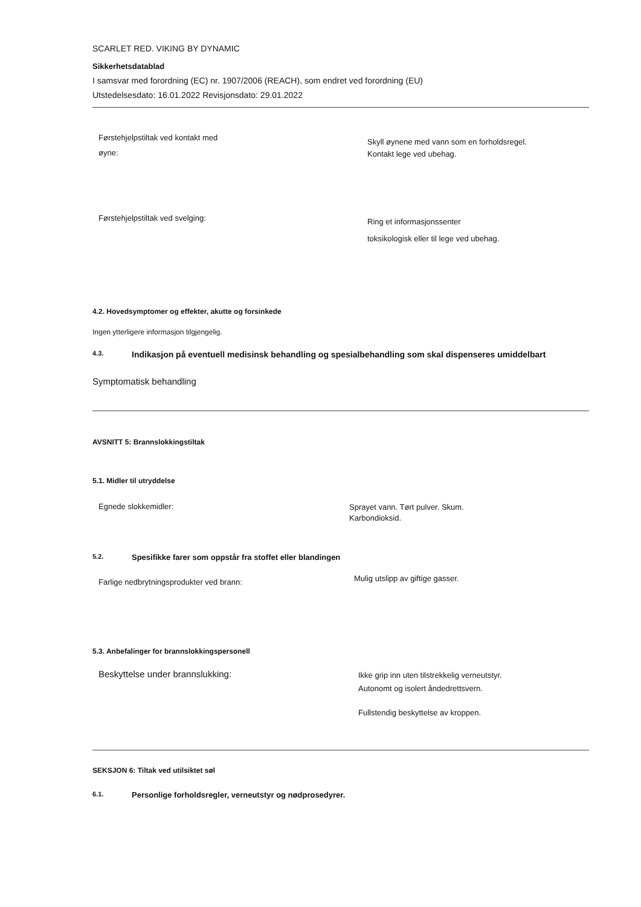SCARLET RED. VIKING BY DYNAMIC
Sikkerhetsdatablad
I samsvar med forordning (EC) nr. 1907/2006 (REACH), som endret ved forordning (EU)
Utstedelsesdato: 16.01.2022 Revisjonsdato: 29.01.2022
Førstehjelpstiltak ved kontakt med
øyne:
Skyll øynene med vann som en forholdsregel.
Kontakt lege ved ubehag.
Førstehjelpstiltak ved svelging:
Ring et informasjonssenter
toksikologisk eller til lege ved ubehag.
4.2. Hovedsymptomer og effekter, akutte og forsinkede
Ingen ytterligere informasjon tilgjengelig.
4.3. Indikasjon på eventuell medisinsk behandling og spesialbehandling som skal dispenseres umiddelbart
Symptomatisk behandling
AVSNITT 5: Brannslokkingstiltak
5.1. Midler til utryddelse
Egnede slokkemidler:
Sprayet vann. Tørt pulver. Skum.
Karbondioksid.
5.2. Spesifikke farer som oppstår fra stoffet eller blandingen
Farlige nedbrytningsprodukter ved brann:
Mulig utslipp av giftige gasser.
5.3. Anbefalinger for brannslokkingspersonell
Beskyttelse under brannslukking:
Ikke grip inn uten tilstrekkelig verneutstyr.
Autonomt og isolert åndedrettsvern.
Fullstendig beskyttelse av kroppen.
SEKSJON 6: Tiltak ved utilsiktet søl
6.1. Personlige forholdsregler, verneutstyr og nødprosedyrer.